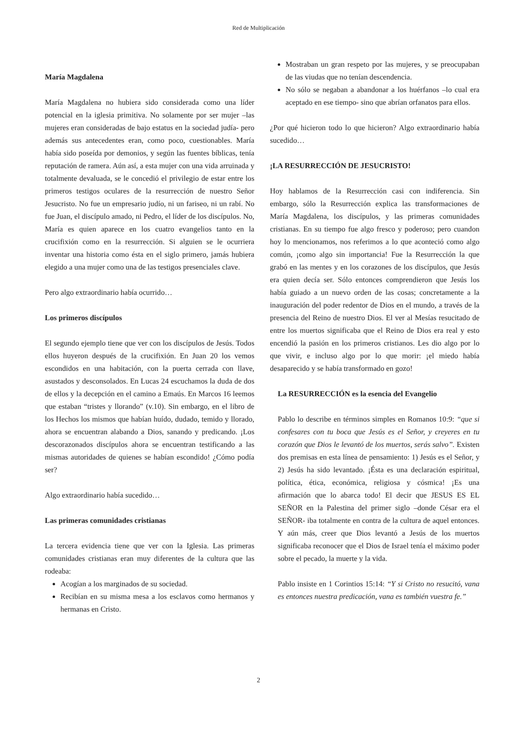Red de Multiplicación
María Magdalena
María Magdalena no hubiera sido considerada como una líder potencial en la iglesia primitiva. No solamente por ser mujer –las mujeres eran consideradas de bajo estatus en la sociedad judía- pero además sus antecedentes eran, como poco, cuestionables. María había sido poseída por demonios, y según las fuentes bíblicas, tenía reputación de ramera. Aún así, a esta mujer con una vida arruinada y totalmente devaluada, se le concedió el privilegio de estar entre los primeros testigos oculares de la resurrección de nuestro Señor Jesucristo. No fue un empresario judío, ni un fariseo, ni un rabí. No fue Juan, el discípulo amado, ni Pedro, el líder de los discípulos. No, María es quien aparece en los cuatro evangelios tanto en la crucifixión como en la resurrección. Si alguien se le ocurriera inventar una historia como ésta en el siglo primero, jamás hubiera elegido a una mujer como una de las testigos presenciales clave.
Pero algo extraordinario había ocurrido…
Los primeros discípulos
El segundo ejemplo tiene que ver con los discípulos de Jesús. Todos ellos huyeron después de la crucifixión. En Juan 20 los vemos escondidos en una habitación, con la puerta cerrada con llave, asustados y desconsolados. En Lucas 24 escuchamos la duda de dos de ellos y la decepción en el camino a Emaús. En Marcos 16 leemos que estaban “tristes y llorando” (v.10). Sin embargo, en el libro de los Hechos los mismos que habían huído, dudado, temido y llorado, ahora se encuentran alabando a Dios, sanando y predicando. ¡Los descorazonados discípulos ahora se encuentran testificando a las mismas autoridades de quienes se habían escondido! ¿Cómo podía ser?
Algo extraordinario había sucedido…
Las primeras comunidades cristianas
La tercera evidencia tiene que ver con la Iglesia. Las primeras comunidades cristianas eran muy diferentes de la cultura que las rodeaba:
Acogían a los marginados de su sociedad.
Recibían en su misma mesa a los esclavos como hermanos y hermanas en Cristo.
Mostraban un gran respeto por las mujeres, y se preocupaban de las viudas que no tenían descendencia.
No sólo se negaban a abandonar a los huérfanos –lo cual era aceptado en ese tiempo- sino que abrían orfanatos para ellos.
¿Por qué hicieron todo lo que hicieron? Algo extraordinario había sucedido…
¡LA RESURRECCIÓN DE JESUCRISTO!
Hoy hablamos de la Resurrección casi con indiferencia. Sin embargo, sólo la Resurrección explica las transformaciones de María Magdalena, los discípulos, y las primeras comunidades cristianas. En su tiempo fue algo fresco y poderoso; pero cuandon hoy lo mencionamos, nos referimos a lo que aconteció como algo común, ¡como algo sin importancia! Fue la Resurrección la que grabó en las mentes y en los corazones de los discípulos, que Jesús era quien decía ser. Sólo entonces comprendieron que Jesús los había guiado a un nuevo orden de las cosas; concretamente a la inauguración del poder redentor de Dios en el mundo, a través de la presencia del Reino de nuestro Dios. El ver al Mesías resucitado de entre los muertos significaba que el Reino de Dios era real y esto encendió la pasión en los primeros cristianos. Les dio algo por lo que vivir, e incluso algo por lo que morir: ¡el miedo había desaparecido y se había transformado en gozo!
La RESURRECCIÓN es la esencia del Evangelio
Pablo lo describe en términos simples en Romanos 10:9: “que si confesares con tu boca que Jesús es el Señor, y creyeres en tu corazón que Dios le levantó de los muertos, serás salvo”. Existen dos premisas en esta línea de pensamiento: 1) Jesús es el Señor, y 2) Jesús ha sido levantado. ¡Ésta es una declaración espiritual, política, ética, económica, religiosa y cósmica! ¡Es una afirmación que lo abarca todo! El decir que JESUS ES EL SEÑOR en la Palestina del primer siglo –donde César era el SEÑOR- iba totalmente en contra de la cultura de aquel entonces. Y aún más, creer que Dios levantó a Jesús de los muertos significaba reconocer que el Dios de Israel tenía el máximo poder sobre el pecado, la muerte y la vida.
Pablo insiste en 1 Corintios 15:14: “Y si Cristo no resucitó, vana es entonces nuestra predicación, vana es también vuestra fe.”
2